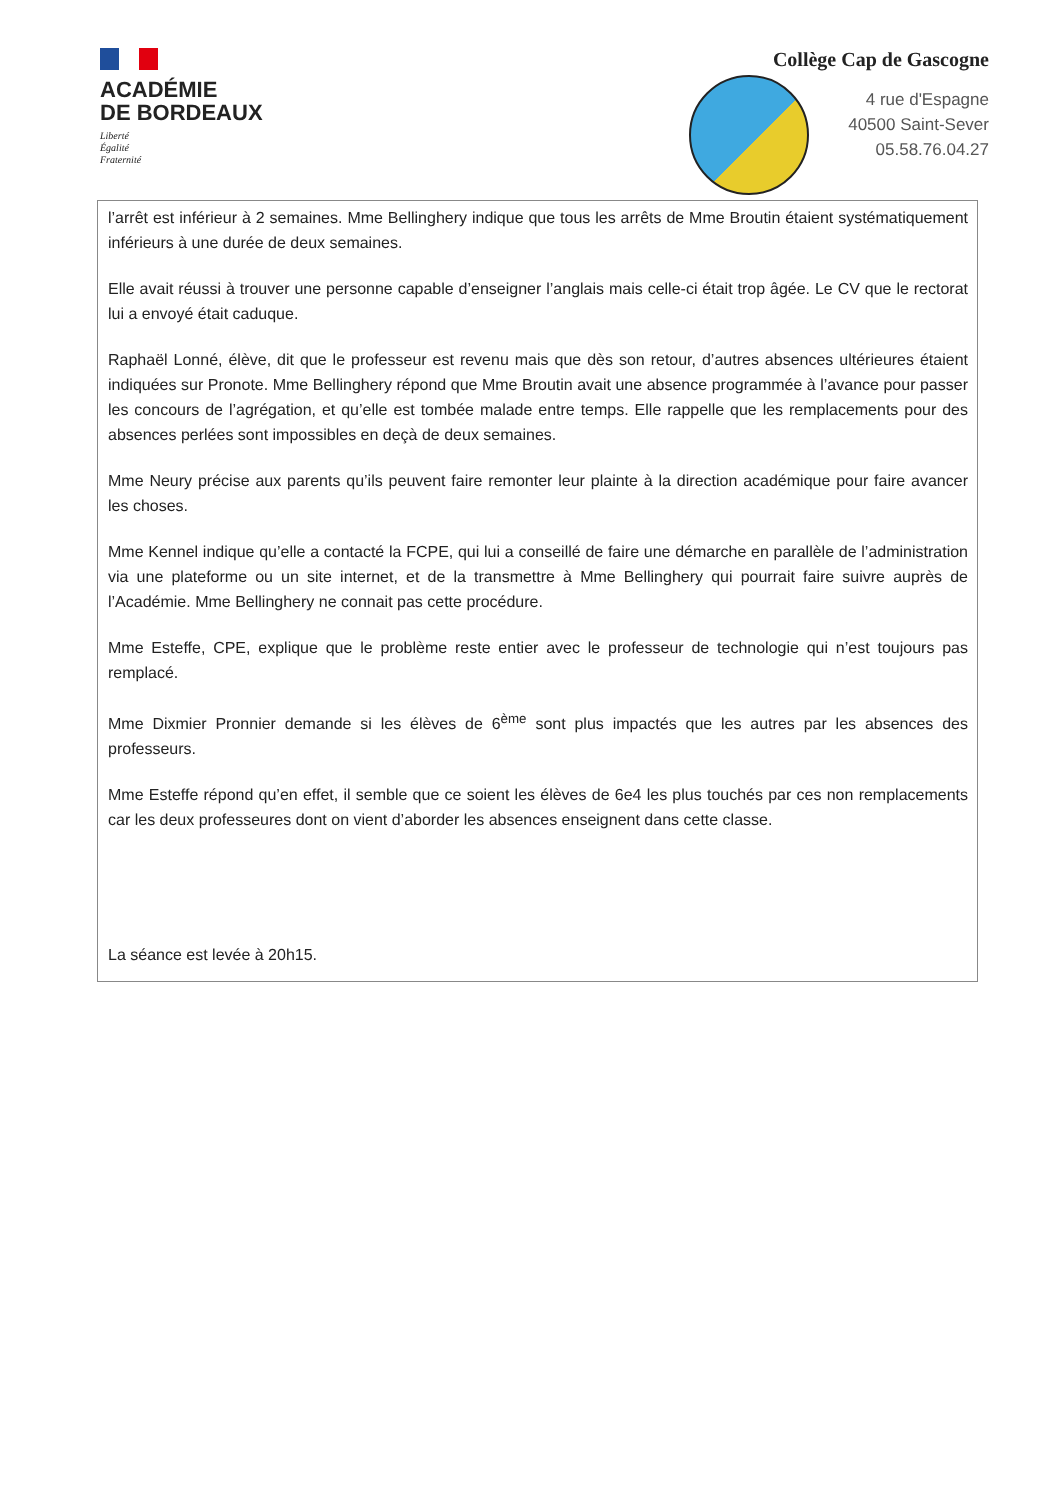ACADÉMIE
DE BORDEAUX
Liberté
Égalité
Fraternité
Collège Cap de Gascogne
4 rue d'Espagne
40500 Saint-Sever
05.58.76.04.27
l’arrêt est inférieur à 2 semaines. Mme Bellinghery indique que tous les arrêts de Mme Broutin étaient systématiquement inférieurs à une durée de deux semaines.
Elle avait réussi à trouver une personne capable d’enseigner l’anglais mais celle-ci était trop âgée. Le CV que le rectorat lui a envoyé était caduque.
Raphaël Lonné, élève, dit que le professeur est revenu mais que dès son retour, d’autres absences ultérieures étaient indiquées sur Pronote. Mme Bellinghery répond que Mme Broutin avait une absence programmée à l’avance pour passer les concours de l’agrégation, et qu’elle est tombée malade entre temps. Elle rappelle que les remplacements pour des absences perlées sont impossibles en deçà de deux semaines.
Mme Neury précise aux parents qu’ils peuvent faire remonter leur plainte à la direction académique pour faire avancer les choses.
Mme Kennel indique qu’elle a contacté la FCPE, qui lui a conseillé de faire une démarche en parallèle de l’administration via une plateforme ou un site internet, et de la transmettre à Mme Bellinghery qui pourrait faire suivre auprès de l’Académie. Mme Bellinghery ne connait pas cette procédure.
Mme Esteffe, CPE, explique que le problème reste entier avec le professeur de technologie qui n’est toujours pas remplacé.
Mme Dixmier Pronnier demande si les élèves de 6<sup>ème</sup> sont plus impactés que les autres par les absences des professeurs.
Mme Esteffe répond qu’en effet, il semble que ce soient les élèves de 6e4 les plus touchés par ces non remplacements car les deux professeures dont on vient d’aborder les absences enseignent dans cette classe.
La séance est levée à 20h15.